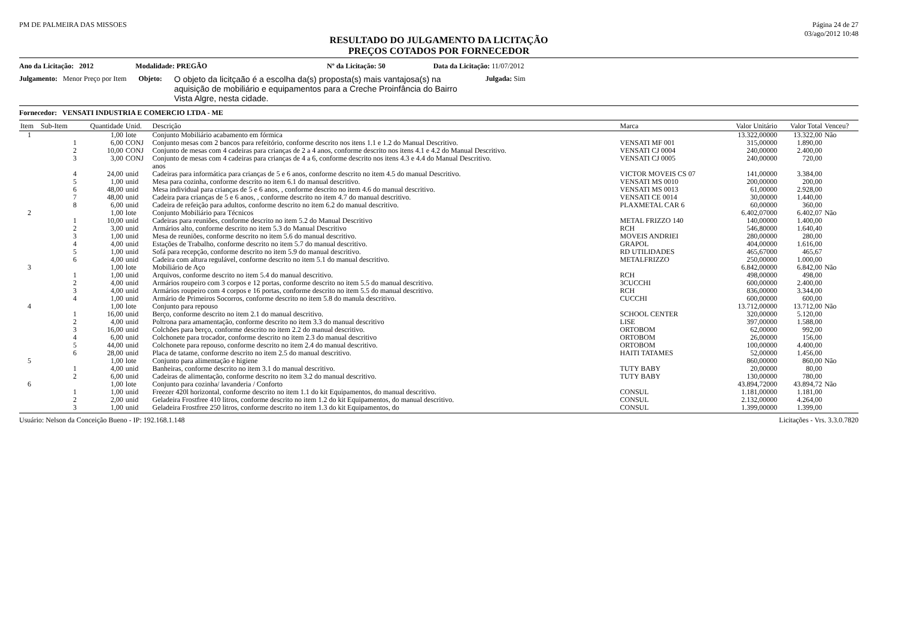PM DE PALMEIRA DAS MISSOES Página 24 de 27
03/ago/2012 10:48
RESULTADO DO JULGAMENTO DA LICITAÇÃO
PREÇOS COTADOS POR FORNECEDOR
Ano da Licitação: 2012 Modalidade: PREGÃO Nº da Licitação: 50 Data da Licitação: 11/07/2012
Julgamento: Menor Preço por Item Objeto: O objeto da licitçaão é a escolha da(s) proposta(s) mais vantajosa(s) na aquisição de mobiliário e equipamentos para a Creche Proinfância do Bairro Vista Algre, nesta cidade. Julgada: Sim
Fornecedor: VENSATI INDUSTRIA E COMERCIO LTDA - ME
| Item | Sub-Item | Quantidade | Unid. | Descrição | Marca | Valor Unitário | Valor Total | Venceu? |
| --- | --- | --- | --- | --- | --- | --- | --- | --- |
| 1 | | 1,00 | lote | Conjunto Mobiliário acabamento em fórmica | | 13.322,00000 | 13.322,00 | Não |
| | 1 | 6,00 | CONJ | Conjunto mesas com 2 bancos para refeitório, conforme descrito nos itens 1.1 e 1.2 do Manual Descritivo. | VENSATI MF 001 | 315,00000 | 1.890,00 | |
| | 2 | 10,00 | CONJ | Conjunto de mesas com 4 cadeiras para crianças de 2 a 4 anos, conforme descrito nos itens 4.1 e 4.2 do Manual Descritivo. | VENSATI CJ 0004 | 240,00000 | 2.400,00 | |
| | 3 | 3,00 | CONJ | Conjunto de mesas com 4 cadeiras para crianças de 4 a 6, conforme descrito nos itens 4.3 e 4.4 do Manual Descritivo. anos | VENSATI CJ 0005 | 240,00000 | 720,00 | |
| | 4 | 24,00 | unid | Cadeiras para informática para crianças de 5 e 6 anos, conforme descrito no item 4.5 do manual Descritivo. | VICTOR MOVEIS CS 07 | 141,00000 | 3.384,00 | |
| | 5 | 1,00 | unid | Mesa para cozinha, conforme descrito no item 6.1 do manual descritivo. | VENSATI MS 0010 | 200,00000 | 200,00 | |
| | 6 | 48,00 | unid | Mesa individual para crianças de 5 e 6 anos, , conforme descrito no item 4.6 do manual descritivo. | VENSATI MS 0013 | 61,00000 | 2.928,00 | |
| | 7 | 48,00 | unid | Cadeira para crianças de 5 e 6 anos, , conforme descrito no item 4.7 do manual descritivo. | VENSATI CE 0014 | 30,00000 | 1.440,00 | |
| | 8 | 6,00 | unid | Cadeira de refeição para adultos, conforme descrito no item 6.2 do manual descritivo. | PLAXMETAL CAR 6 | 60,00000 | 360,00 | |
| 2 | | 1,00 | lote | Conjunto Mobiliário para Técnicos | | 6.402,07000 | 6.402,07 | Não |
| | 1 | 10,00 | unid | Cadeiras para reuniões, conforme descrito no item 5.2 do Manual Descritivo | METAL FRIZZO 140 | 140,00000 | 1.400,00 | |
| | 2 | 3,00 | unid | Armários alto, conforme descrito no item 5.3 do Manual Descritivo | RCH | 546,80000 | 1.640,40 | |
| | 3 | 1,00 | unid | Mesa de reuniões, conforme descrito no item 5.6 do manual descritivo. | MOVEIS ANDRIEI | 280,00000 | 280,00 | |
| | 4 | 4,00 | unid | Estações de Trabalho, conforme descrito no item 5.7 do manual descritivo. | GRAPOL | 404,00000 | 1.616,00 | |
| | 5 | 1,00 | unid | Sofá para recepção, conforme descrito no item 5.9 do manual descritivo. | RD UTILIDADES | 465,67000 | 465,67 | |
| | 6 | 4,00 | unid | Cadeira com altura regulável, conforme descrito no item 5.1 do manual descritivo. | METALFRIZZO | 250,00000 | 1.000,00 | |
| 3 | | 1,00 | lote | Mobiliário de Aço | | 6.842,00000 | 6.842,00 | Não |
| | 1 | 1,00 | unid | Arquivos, conforme descrito no item 5.4 do manual descritivo. | RCH | 498,00000 | 498,00 | |
| | 2 | 4,00 | unid | Armários roupeiro com 3 corpos e 12 portas, conforme descrito no item 5.5 do manual descritivo. | 3CUCCHI | 600,00000 | 2.400,00 | |
| | 3 | 4,00 | unid | Armários roupeiro com 4 corpos e 16 portas, conforme descrito no item 5.5 do manual descritivo. | RCH | 836,00000 | 3.344,00 | |
| | 4 | 1,00 | unid | Armário de Primeiros Socorros, conforme descrito no item 5.8 do manula descritivo. | CUCCHI | 600,00000 | 600,00 | |
| 4 | | 1,00 | lote | Conjunto para repouso | | 13.712,00000 | 13.712,00 | Não |
| | 1 | 16,00 | unid | Berço, conforme descrito no item 2.1 do manual descritivo. | SCHOOL CENTER | 320,00000 | 5.120,00 | |
| | 2 | 4,00 | unid | Poltrona para amamentação, conforme descrito no item 3.3 do manual descritivo | LISE | 397,00000 | 1.588,00 | |
| | 3 | 16,00 | unid | Colchões para berço, conforme descrito no item 2.2 do manual descritivo. | ORTOBOM | 62,00000 | 992,00 | |
| | 4 | 6,00 | unid | Colchonete para trocador, conforme descrito no item 2.3 do manual descritivo | ORTOBOM | 26,00000 | 156,00 | |
| | 5 | 44,00 | unid | Colchonete para repouso, conforme descrito no item 2.4 do manual descritivo. | ORTOBOM | 100,00000 | 4.400,00 | |
| | 6 | 28,00 | unid | Placa de tatame, conforme descrito no item 2.5 do manual descritivo. | HAITI TATAMES | 52,00000 | 1.456,00 | |
| 5 | | 1,00 | lote | Conjunto para alimentação e higiene | | 860,00000 | 860,00 | Não |
| | 1 | 4,00 | unid | Banheiras, conforme descrito no item 3.1 do manual descritivo. | TUTY BABY | 20,00000 | 80,00 | |
| | 2 | 6,00 | unid | Cadeiras de alimentação, conforme descrito no item 3.2 do manual descritivo. | TUTY BABY | 130,00000 | 780,00 | |
| 6 | | 1,00 | lote | Conjunto para cozinha/ lavanderia / Conforto | | 43.894,72000 | 43.894,72 | Não |
| | 1 | 1,00 | unid | Freezer 420l horizontal, conforme descrito no item 1.1 do kit Equipamentos, do manual descritivo. | CONSUL | 1.181,00000 | 1.181,00 | |
| | 2 | 2,00 | unid | Geladeira Frostfree 410 litros, conforme descrito no item 1.2 do kit Equipamentos, do manual descritivo. | CONSUL | 2.132,00000 | 4.264,00 | |
| | 3 | 1,00 | unid | Geladeira Frostfree 250 litros, conforme descrito no item 1.3 do kit Equipamentos, do | CONSUL | 1.399,00000 | 1.399,00 | |
Usuário: Nelson da Conceição Bueno - IP: 192.168.1.148 Licitações - Vrs. 3.3.0.7820